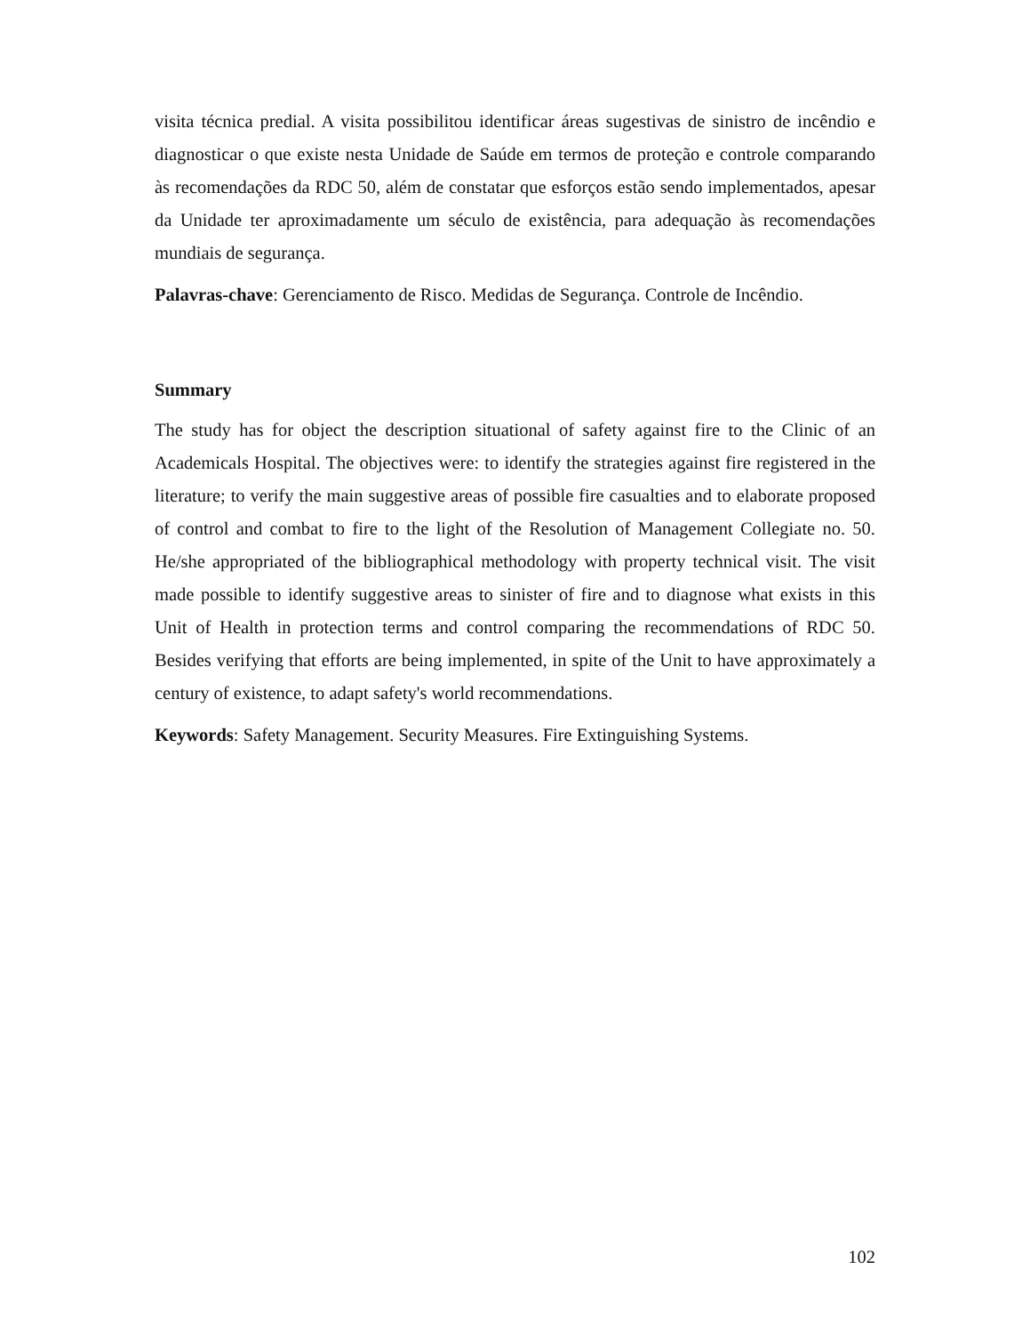visita técnica predial. A visita possibilitou identificar áreas sugestivas de sinistro de incêndio e diagnosticar o que existe nesta Unidade de Saúde em termos de proteção e controle comparando às recomendações da RDC 50, além de constatar que esforços estão sendo implementados, apesar da Unidade ter aproximadamente um século de existência, para adequação às recomendações mundiais de segurança.
Palavras-chave: Gerenciamento de Risco. Medidas de Segurança. Controle de Incêndio.
Summary
The study has for object the description situational of safety against fire to the Clinic of an Academicals Hospital. The objectives were: to identify the strategies against fire registered in the literature; to verify the main suggestive areas of possible fire casualties and to elaborate proposed of control and combat to fire to the light of the Resolution of Management Collegiate no. 50. He/she appropriated of the bibliographical methodology with property technical visit. The visit made possible to identify suggestive areas to sinister of fire and to diagnose what exists in this Unit of Health in protection terms and control comparing the recommendations of RDC 50. Besides verifying that efforts are being implemented, in spite of the Unit to have approximately a century of existence, to adapt safety's world recommendations.
Keywords: Safety Management. Security Measures. Fire Extinguishing Systems.
102